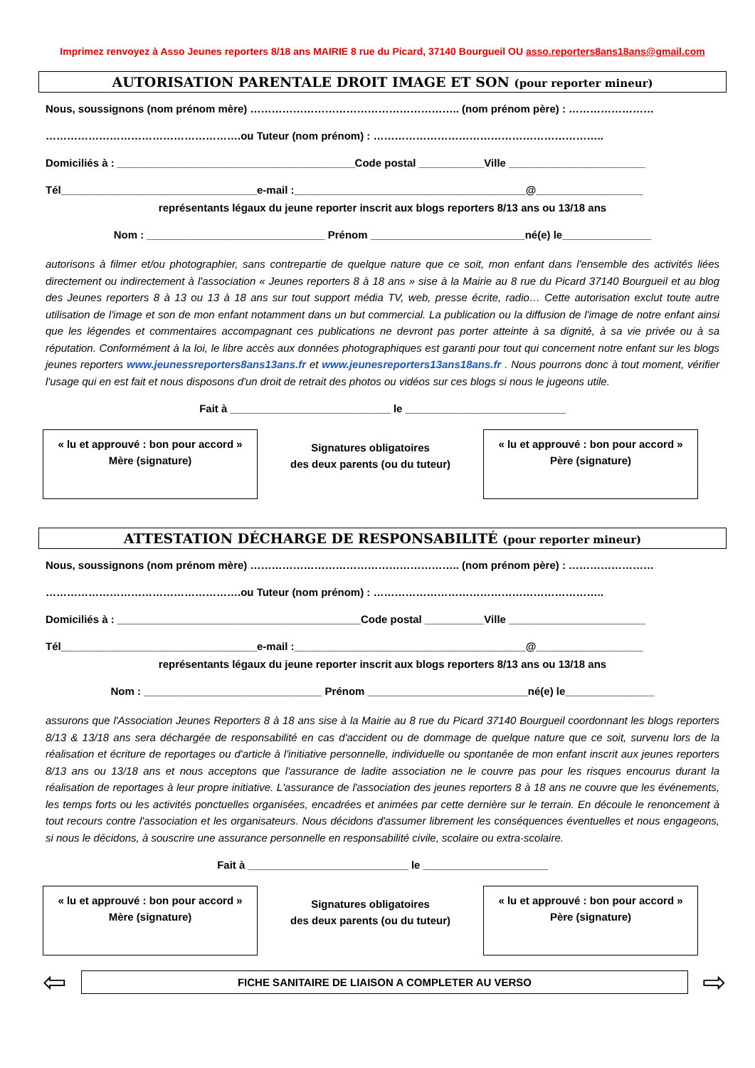Imprimez renvoyez à Asso Jeunes reporters 8/18 ans MAIRIE 8 rue du Picard, 37140 Bourgueil OU asso.reporters8ans18ans@gmail.com
AUTORISATION PARENTALE DROIT IMAGE ET SON (pour reporter mineur)
Nous, soussignons (nom prénom mère) ………………………………………………….. (nom prénom père) : ……………………
……………………………………………….ou Tuteur (nom prénom) : ………………………………………………………..
Domiciliés à : ________________________________________Code postal ___________Ville _______________________
Tél_________________________________e-mail :_______________________________________@__________________
représentants légaux du jeune reporter inscrit aux blogs reporters 8/13 ans ou 13/18 ans
Nom : ______________________________ Prénom __________________________né(e) le_______________
autorisons à filmer et/ou photographier, sans contrepartie de quelque nature que ce soit, mon enfant dans l'ensemble des activités liées directement ou indirectement à l'association « Jeunes reporters 8 à 18 ans » sise à la Mairie au 8 rue du Picard 37140 Bourgueil et au blog des Jeunes reporters 8 à 13 ou 13 à 18 ans sur tout support média TV, web, presse écrite, radio… Cette autorisation exclut toute autre utilisation de l'image et son de mon enfant notamment dans un but commercial. La publication ou la diffusion de l'image de notre enfant ainsi que les légendes et commentaires accompagnant ces publications ne devront pas porter atteinte à sa dignité, à sa vie privée ou à sa réputation. Conformément à la loi, le libre accès aux données photographiques est garanti pour tout qui concernent notre enfant sur les blogs jeunes reporters www.jeunessreporters8ans13ans.fr et www.jeunesreporters13ans18ans.fr . Nous pourrons donc à tout moment, vérifier l'usage qui en est fait et nous disposons d'un droit de retrait des photos ou vidéos sur ces blogs si nous le jugeons utile.
Fait à ___________________________ le ___________________________
« lu et approuvé : bon pour accord »
Mère (signature)
Signatures obligatoires
des deux parents (ou du tuteur)
« lu et approuvé : bon pour accord »
Père (signature)
ATTESTATION DÉCHARGE DE RESPONSABILITÉ (pour reporter mineur)
Nous, soussignons (nom prénom mère) ………………………………………………….. (nom prénom père) : ……………………
……………………………………………….ou Tuteur (nom prénom) : ………………………………………………………..
Domiciliés à : _________________________________________Code postal __________Ville _______________________
Tél_________________________________e-mail :_______________________________________@__________________
représentants légaux du jeune reporter inscrit aux blogs reporters 8/13 ans ou 13/18 ans
Nom : ______________________________ Prénom ___________________________né(e) le_______________
assurons que l'Association Jeunes Reporters 8 à 18 ans sise à la Mairie au 8 rue du Picard 37140 Bourgueil coordonnant les blogs reporters 8/13 & 13/18 ans sera déchargée de responsabilité en cas d'accident ou de dommage de quelque nature que ce soit, survenu lors de la réalisation et écriture de reportages ou d'article à l'initiative personnelle, individuelle ou spontanée de mon enfant inscrit aux jeunes reporters 8/13 ans ou 13/18 ans et nous acceptons que l'assurance de ladite association ne le couvre pas pour les risques encourus durant la réalisation de reportages à leur propre initiative. L'assurance de l'association des jeunes reporters 8 à 18 ans ne couvre que les événements, les temps forts ou les activités ponctuelles organisées, encadrées et animées par cette dernière sur le terrain. En découle le renoncement à tout recours contre l'association et les organisateurs. Nous décidons d'assumer librement les conséquences éventuelles et nous engageons, si nous le décidons, à souscrire une assurance personnelle en responsabilité civile, scolaire ou extra-scolaire.
Fait à ___________________________ le _____________________
« lu et approuvé : bon pour accord »
Mère (signature)
Signatures obligatoires
des deux parents (ou du tuteur)
« lu et approuvé : bon pour accord »
Père (signature)
⇦
FICHE SANITAIRE DE LIAISON A COMPLETER AU VERSO
⇨